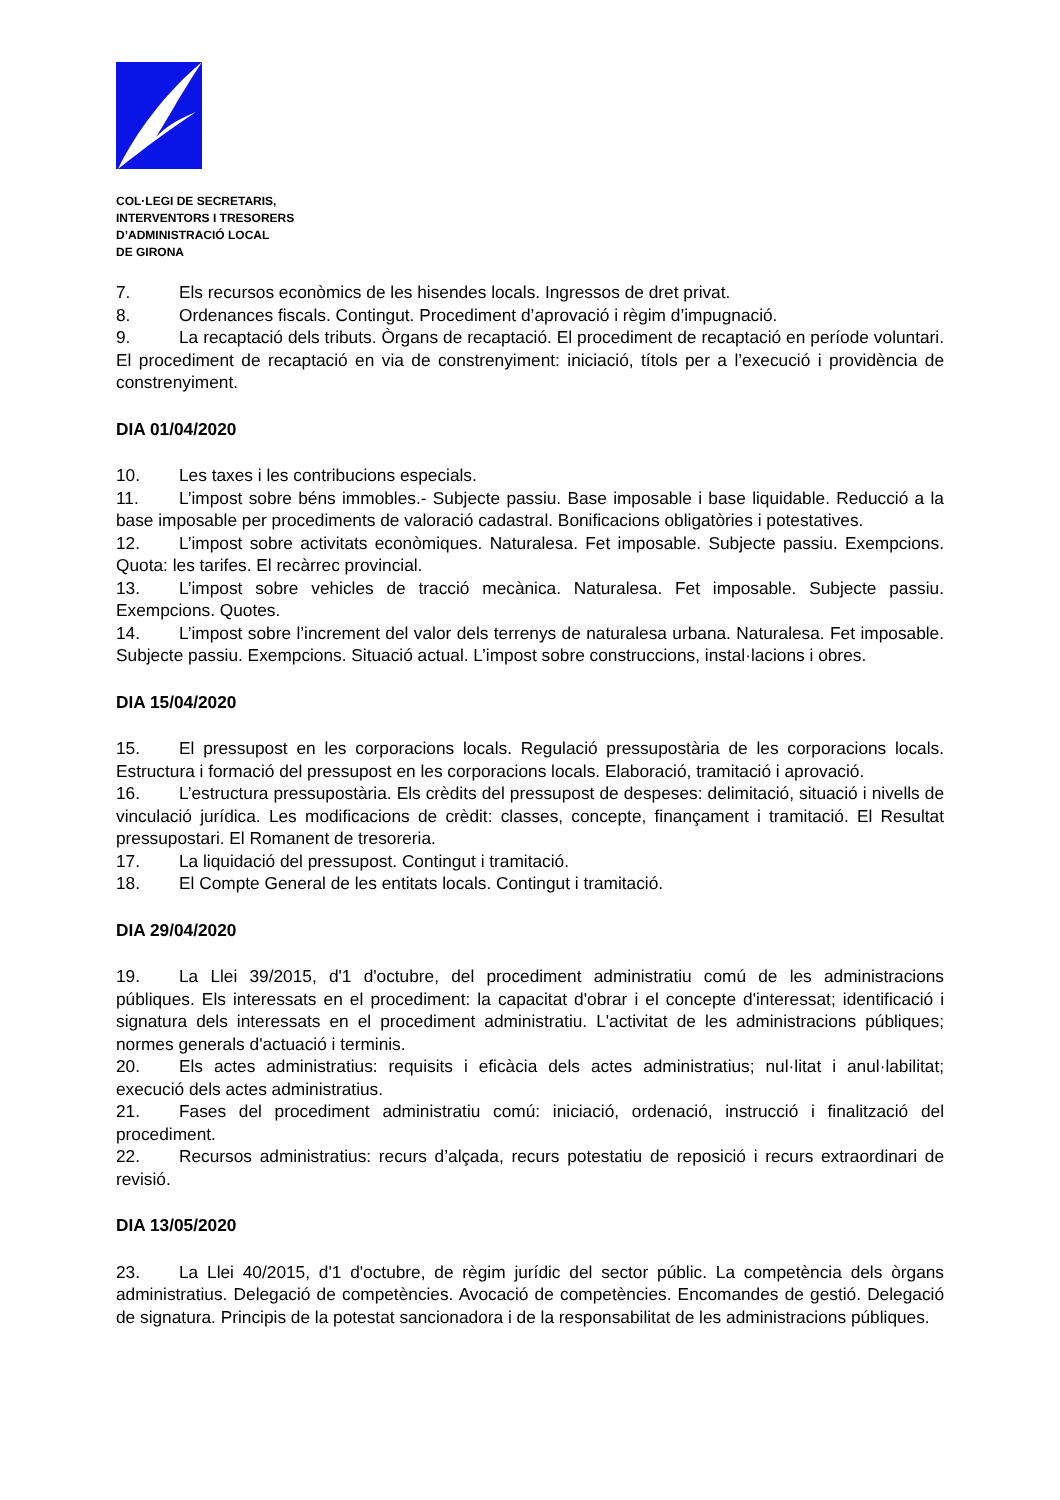COL·LEGI DE SECRETARIS,
INTERVENTORS I TRESORERS
D’ADMINISTRACIÓ LOCAL
DE GIRONA
7. Els recursos econòmics de les hisendes locals. Ingressos de dret privat.
8. Ordenances fiscals. Contingut. Procediment d’aprovació i règim d’impugnació.
9. La recaptació dels tributs. Òrgans de recaptació. El procediment de recaptació en període voluntari. El procediment de recaptació en via de constrenyiment: iniciació, títols per a l’execució i providència de constrenyiment.
DIA 01/04/2020
10. Les taxes i les contribucions especials.
11. L’impost sobre béns immobles.- Subjecte passiu. Base imposable i base liquidable. Reducció a la base imposable per procediments de valoració cadastral. Bonificacions obligatòries i potestatives.
12. L’impost sobre activitats econòmiques. Naturalesa. Fet imposable. Subjecte passiu. Exempcions. Quota: les tarifes. El recàrrec provincial.
13. L’impost sobre vehicles de tracció mecànica. Naturalesa. Fet imposable. Subjecte passiu. Exempcions. Quotes.
14. L’impost sobre l’increment del valor dels terrenys de naturalesa urbana. Naturalesa. Fet imposable. Subjecte passiu. Exempcions. Situació actual. L’impost sobre construccions, instal·lacions i obres.
DIA 15/04/2020
15. El pressupost en les corporacions locals. Regulació pressupostària de les corporacions locals. Estructura i formació del pressupost en les corporacions locals. Elaboració, tramitació i aprovació.
16. L’estructura pressupostària. Els crèdits del pressupost de despeses: delimitació, situació i nivells de vinculació jurídica. Les modificacions de crèdit: classes, concepte, finançament i tramitació. El Resultat pressupostari. El Romanent de tresoreria.
17. La liquidació del pressupost. Contingut i tramitació.
18. El Compte General de les entitats locals. Contingut i tramitació.
DIA 29/04/2020
19. La Llei 39/2015, d'1 d'octubre, del procediment administratiu comú de les administracions públiques. Els interessats en el procediment: la capacitat d'obrar i el concepte d'interessat; identificació i signatura dels interessats en el procediment administratiu. L'activitat de les administracions públiques; normes generals d'actuació i terminis.
20. Els actes administratius: requisits i eficàcia dels actes administratius; nul·litat i anul·labilitat; execució dels actes administratius.
21. Fases del procediment administratiu comú: iniciació, ordenació, instrucció i finalització del procediment.
22. Recursos administratius: recurs d’alçada, recurs potestatiu de reposició i recurs extraordinari de revisió.
DIA 13/05/2020
23. La Llei 40/2015, d'1 d'octubre, de règim jurídic del sector públic. La competència dels òrgans administratius. Delegació de competències. Avocació de competències. Encomandes de gestió. Delegació de signatura. Principis de la potestat sancionadora i de la responsabilitat de les administracions públiques.